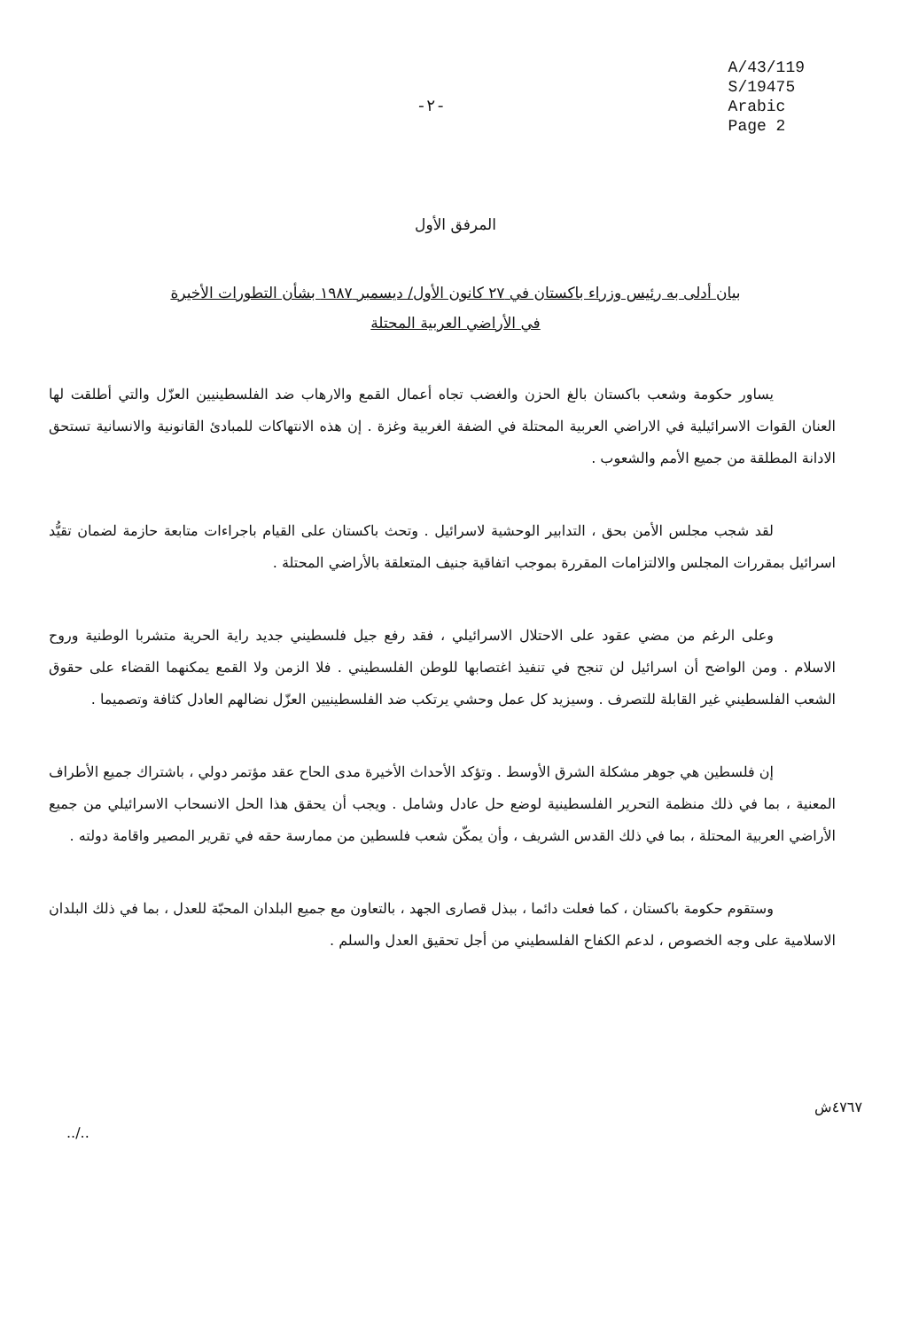-٢-
A/43/119
S/19475
Arabic
Page 2
المرفق الأول
بيان أدلى به رئيس وزراء باكستان في ٢٧ كانون الأول/ ديسمبر ١٩٨٧ بشأن التطورات الأخيرة في الأراضي العربية المحتلة
يساور حكومة وشعب باكستان بالغ الحزن والغضب تجاه أعمال القمع والارهاب ضد الفلسطينيين العزّل والتي أطلقت لها العنان القوات الاسرائيلية في الاراضي العربية المحتلة في الضفة الغربية وغزة . إن هذه الانتهاكات للمبادئ القانونية والانسانية تستحق الادانة المطلقة من جميع الأمم والشعوب .
لقد شجب مجلس الأمن بحق ، التدابير الوحشية لاسرائيل . وتحث باكستان على القيام باجراءات متابعة حازمة لضمان تقيُّد اسرائيل بمقررات المجلس والالتزامات المقررة بموجب اتفاقية جنيف المتعلقة بالأراضي المحتلة .
وعلى الرغم من مضي عقود على الاحتلال الاسرائيلي ، فقد رفع جيل فلسطيني جديد راية الحرية متشربا الوطنية وروح الاسلام . ومن الواضح أن اسرائيل لن تنجح في تنفيذ اغتصابها للوطن الفلسطيني . فلا الزمن ولا القمع يمكنهما القضاء على حقوق الشعب الفلسطيني غير القابلة للتصرف . وسيزيد كل عمل وحشي يرتكب ضد الفلسطينيين العزّل نضالهم العادل كثافة وتصميما .
إن فلسطين هي جوهر مشكلة الشرق الأوسط . وتؤكد الأحداث الأخيرة مدى الحاح عقد مؤتمر دولي ، باشتراك جميع الأطراف المعنية ، بما في ذلك منظمة التحرير الفلسطينية لوضع حل عادل وشامل . ويجب أن يحقق هذا الحل الانسحاب الاسرائيلي من جميع الأراضي العربية المحتلة ، بما في ذلك القدس الشريف ، وأن يمكّن شعب فلسطين من ممارسة حقه في تقرير المصير واقامة دولته .
وستقوم حكومة باكستان ، كما فعلت دائما ، ببذل قصارى الجهد ، بالتعاون مع جميع البلدان المحبّة للعدل ، بما في ذلك البلدان الاسلامية على وجه الخصوص ، لدعم الكفاح الفلسطيني من أجل تحقيق العدل والسلم .
٤٧٦٧ش
../..